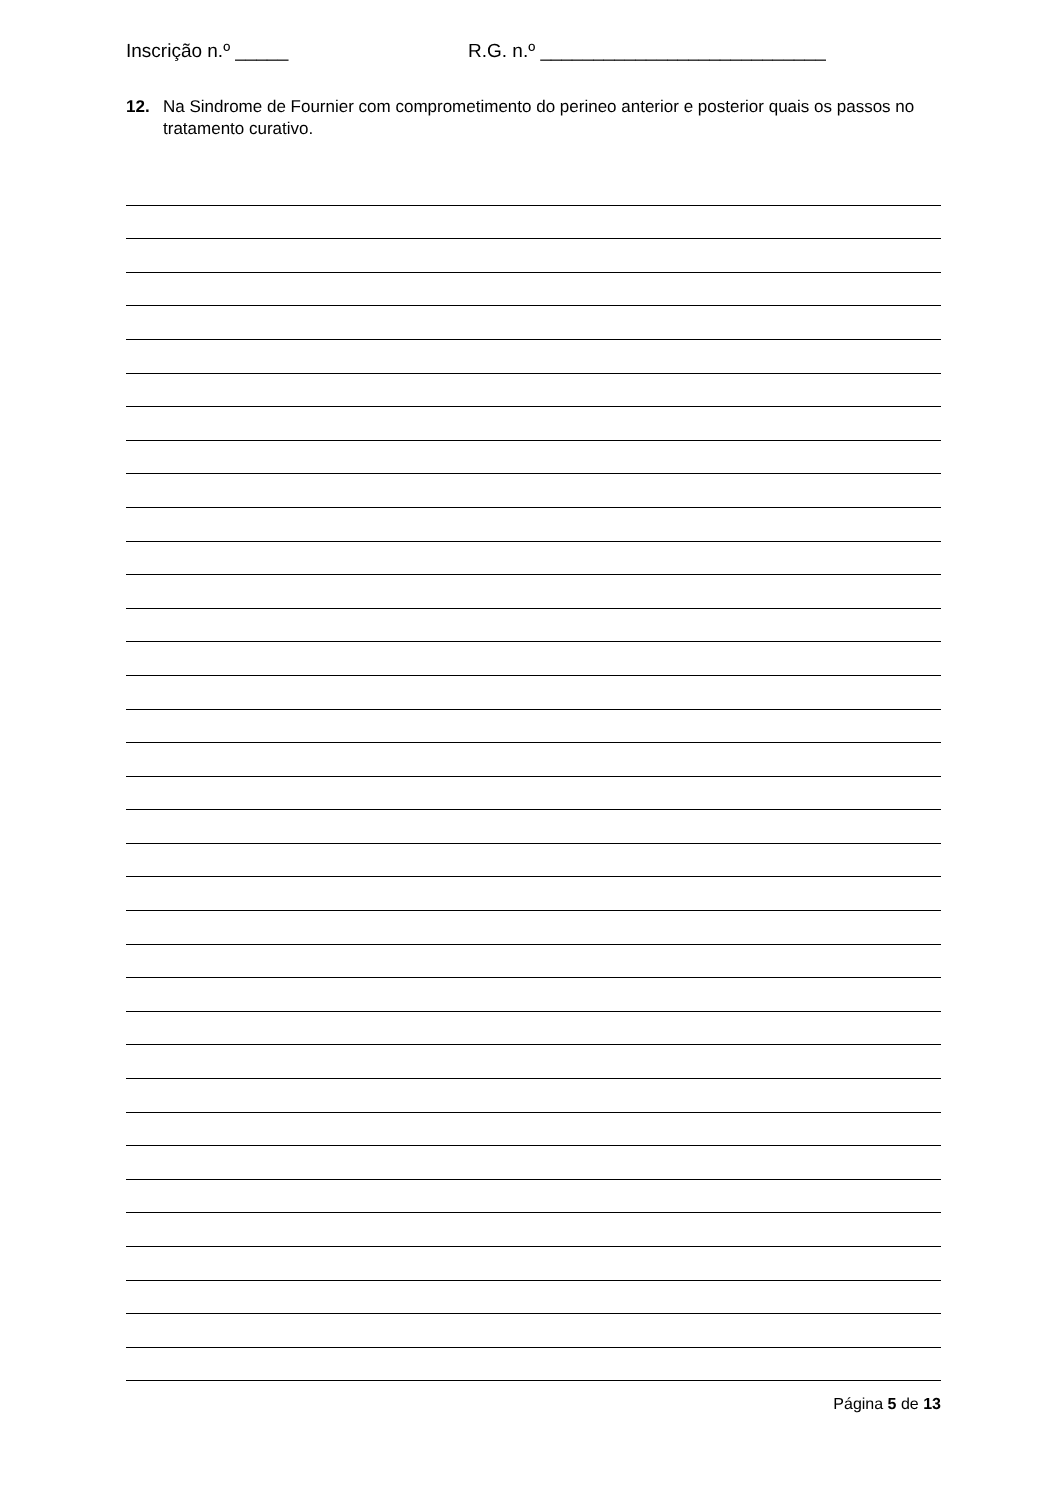Inscrição n.º _____ R.G. n.º ___________________________
12. Na Sindrome de Fournier com comprometimento do perineo anterior e posterior quais os passos no tratamento curativo.
Página 5 de 13